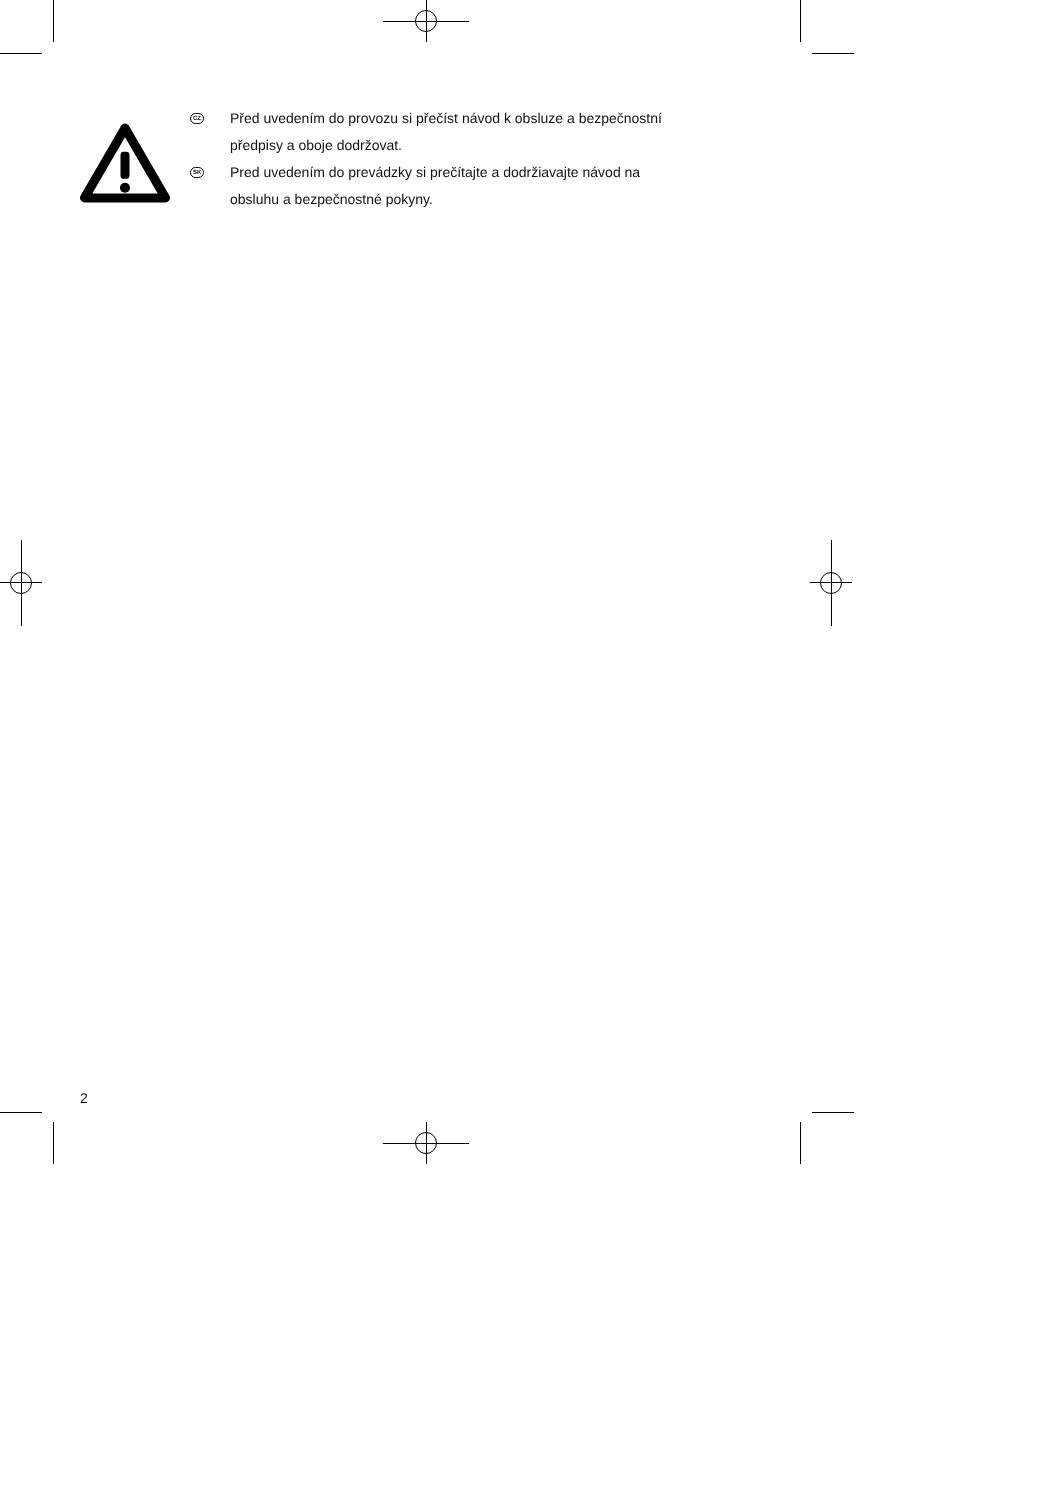CZ
Před uvedením do provozu si přečíst návod k obsluze a bezpečnostní
předpisy a oboje dodržovat.
SK
Pred uvedením do prevádzky si prečítajte a dodržiavajte návod na
obsluhu a bezpečnostné pokyny.
2